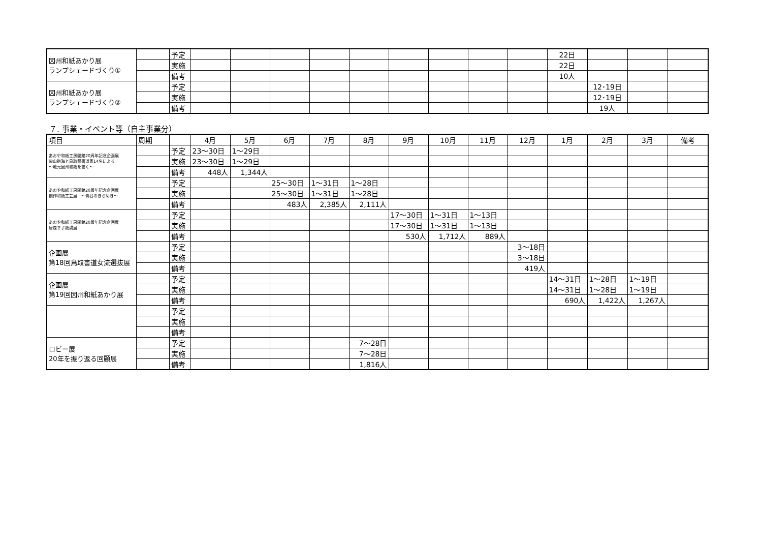| 因州和紙あかり展 ランプシェードづくり① | | 予定 | | | | | | | | | | 22日 | | | |
| | | 実施 | | | | | | | | | | 22日 | | | |
| | | 備考 | | | | | | | | | | 10人 | | | |
| 因州和紙あかり展 ランプシェードづくり② | | 予定 | | | | | | | | | | | 12･19日 | | |
| | | 実施 | | | | | | | | | | | 12･19日 | | |
| | | 備考 | | | | | | | | | | | 19人 | | |
７. 事業・イベント等（自主事業分）
| 項目 | 周期 | | 4月 | 5月 | 6月 | 7月 | 8月 | 9月 | 10月 | 11月 | 12月 | 1月 | 2月 | 3月 | 備考 |
| --- | --- | --- | --- | --- | --- | --- | --- | --- | --- | --- | --- | --- | --- | --- | --- |
| あおや和紙工房開館20周年記念企画展 柴山抱海と鳥取県書道家14名による ～地元因州和紙を書く～ | | 予定 | 23～30日 | 1～29日 | | | | | | | | | | | |
| | | 実施 | 23～30日 | 1～29日 | | | | | | | | | | | |
| | | 備考 | 448人 | 1,344人 | | | | | | | | | | | |
| あおや和紙工房開館20周年記念企画展 創作和紙工芸展 ～青谷のきらめき～ | | 予定 | | | 25～30日 | 1～31日 | 1～28日 | | | | | | | | |
| | | 実施 | | | 25～30日 | 1～31日 | 1～28日 | | | | | | | | |
| | | 備考 | | | 483人 | 2,385人 | 2,111人 | | | | | | | | |
| あおや和紙工房開館20周年記念企画展 居森幸子紙耕展 | | 予定 | | | | | | 17～30日 | 1～31日 | 1～13日 | | | | | |
| | | 実施 | | | | | | 17～30日 | 1～31日 | 1～13日 | | | | | |
| | | 備考 | | | | | | 530人 | 1,712人 | 889人 | | | | | |
| 企画展 第18回鳥取書道女流選抜展 | | 予定 | | | | | | | | | 3～18日 | | | | |
| | | 実施 | | | | | | | | | 3～18日 | | | | |
| | | 備考 | | | | | | | | | 419人 | | | | |
| 企画展 第19回因州和紙あかり展 | | 予定 | | | | | | | | | | 14～31日 | 1～28日 | 1～19日 | |
| | | 実施 | | | | | | | | | | 14～31日 | 1～28日 | 1～19日 | |
| | | 備考 | | | | | | | | | | 690人 | 1,422人 | 1,267人 | |
| | | 予定 | | | | | | | | | | | | | |
| | | 実施 | | | | | | | | | | | | | |
| | | 備考 | | | | | | | | | | | | | |
| ロビー展 20年を振り返る回顧展 | | 予定 | | | | | 7～28日 | | | | | | | | |
| | | 実施 | | | | | 7～28日 | | | | | | | | |
| | | 備考 | | | | | 1,816人 | | | | | | | | |